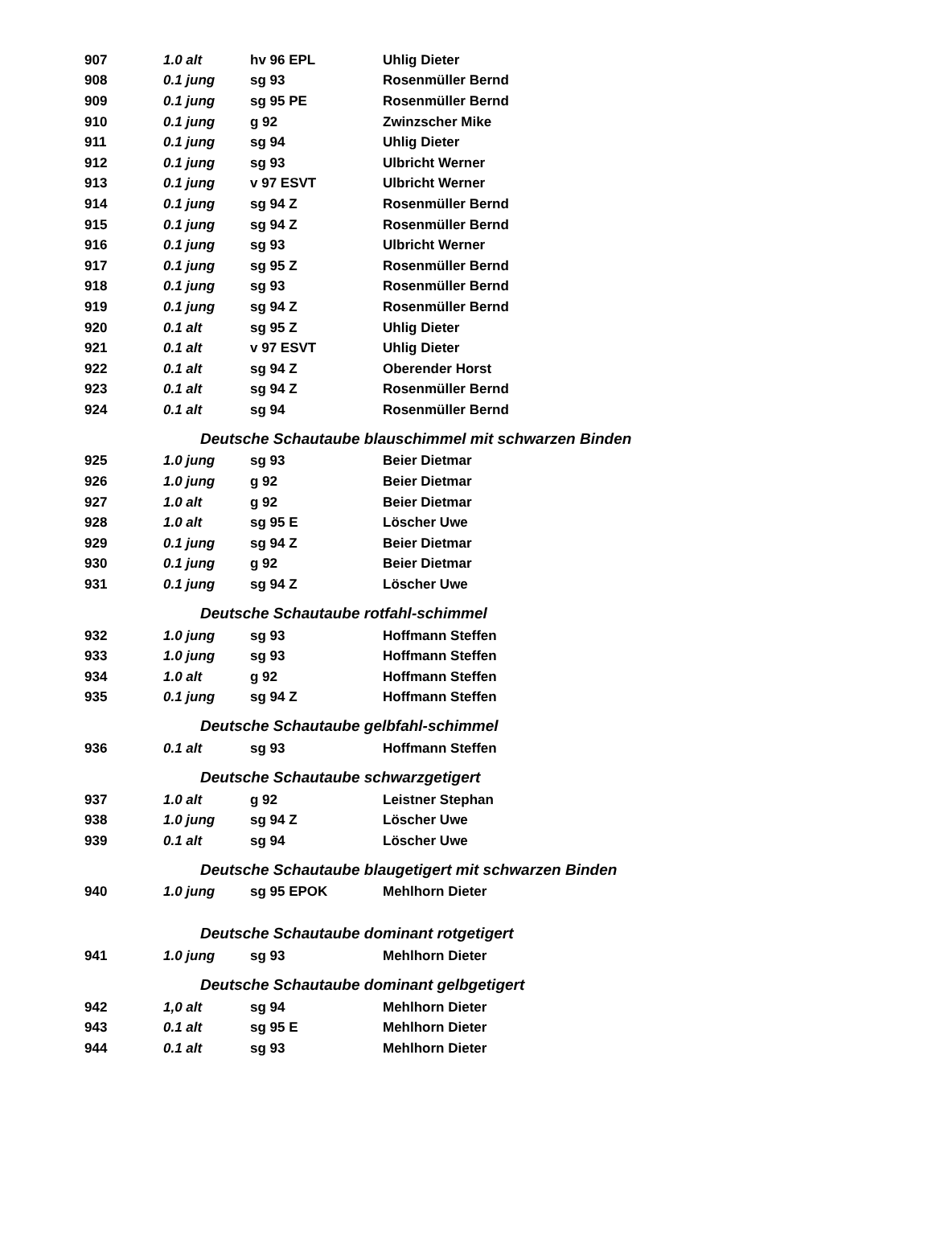| 907 | 1.0 alt | hv 96 EPL | Uhlig Dieter |
| 908 | 0.1 jung | sg 93 | Rosenmüller Bernd |
| 909 | 0.1 jung | sg 95 PE | Rosenmüller Bernd |
| 910 | 0.1 jung | g 92 | Zwinzscher Mike |
| 911 | 0.1 jung | sg 94 | Uhlig Dieter |
| 912 | 0.1 jung | sg 93 | Ulbricht Werner |
| 913 | 0.1 jung | v 97 ESVT | Ulbricht Werner |
| 914 | 0.1 jung | sg 94 Z | Rosenmüller Bernd |
| 915 | 0.1 jung | sg 94 Z | Rosenmüller Bernd |
| 916 | 0.1 jung | sg 93 | Ulbricht Werner |
| 917 | 0.1 jung | sg 95 Z | Rosenmüller Bernd |
| 918 | 0.1 jung | sg 93 | Rosenmüller Bernd |
| 919 | 0.1 jung | sg 94 Z | Rosenmüller Bernd |
| 920 | 0.1 alt | sg 95 Z | Uhlig Dieter |
| 921 | 0.1 alt | v 97 ESVT | Uhlig Dieter |
| 922 | 0.1 alt | sg 94 Z | Oberender Horst |
| 923 | 0.1 alt | sg 94 Z | Rosenmüller Bernd |
| 924 | 0.1 alt | sg 94 | Rosenmüller Bernd |
| Deutsche Schautaube blauschimmel mit schwarzen Binden | | | |
| 925 | 1.0 jung | sg 93 | Beier Dietmar |
| 926 | 1.0 jung | g 92 | Beier Dietmar |
| 927 | 1.0 alt | g 92 | Beier Dietmar |
| 928 | 1.0 alt | sg 95 E | Löscher Uwe |
| 929 | 0.1 jung | sg 94 Z | Beier Dietmar |
| 930 | 0.1 jung | g 92 | Beier Dietmar |
| 931 | 0.1 jung | sg 94 Z | Löscher Uwe |
| Deutsche Schautaube rotfahl-schimmel | | | |
| 932 | 1.0 jung | sg 93 | Hoffmann Steffen |
| 933 | 1.0 jung | sg 93 | Hoffmann Steffen |
| 934 | 1.0 alt | g 92 | Hoffmann Steffen |
| 935 | 0.1 jung | sg 94 Z | Hoffmann Steffen |
| Deutsche Schautaube gelbfahl-schimmel | | | |
| 936 | 0.1 alt | sg 93 | Hoffmann Steffen |
| Deutsche Schautaube schwarzgetigert | | | |
| 937 | 1.0 alt | g 92 | Leistner Stephan |
| 938 | 1.0 jung | sg 94 Z | Löscher Uwe |
| 939 | 0.1 alt | sg 94 | Löscher Uwe |
| Deutsche Schautaube blaugetigert mit schwarzen Binden | | | |
| 940 | 1.0 jung | sg 95 EPOK | Mehlhorn Dieter |
| Deutsche Schautaube dominant rotgetigert | | | |
| 941 | 1.0 jung | sg 93 | Mehlhorn Dieter |
| Deutsche Schautaube dominant gelbgetigert | | | |
| 942 | 1,0 alt | sg 94 | Mehlhorn Dieter |
| 943 | 0.1 alt | sg 95 E | Mehlhorn Dieter |
| 944 | 0.1 alt | sg 93 | Mehlhorn Dieter |